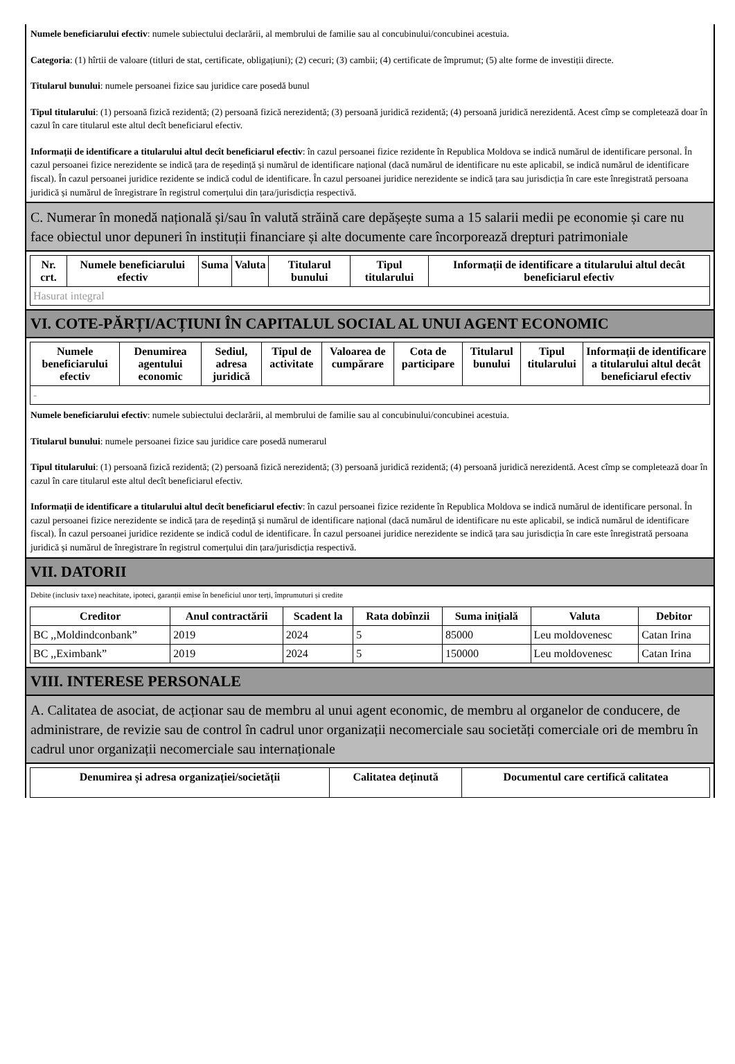Numele beneficiarului efectiv: numele subiectului declarării, al membrului de familie sau al concubinului/concubinei acestuia.
Categoria: (1) hîrtii de valoare (titluri de stat, certificate, obligațiuni); (2) cecuri; (3) cambii; (4) certificate de împrumut; (5) alte forme de investiții directe.
Titularul bunului: numele persoanei fizice sau juridice care posedă bunul
Tipul titularului: (1) persoană fizică rezidentă; (2) persoană fizică nerezidentă; (3) persoană juridică rezidentă; (4) persoană juridică nerezidentă. Acest cîmp se completează doar în cazul în care titularul este altul decît beneficiarul efectiv.
Informații de identificare a titularului altul decît beneficiarul efectiv: în cazul persoanei fizice rezidente în Republica Moldova se indică numărul de identificare personal. În cazul persoanei fizice nerezidente se indică țara de reședință și numărul de identificare național (dacă numărul de identificare nu este aplicabil, se indică numărul de identificare fiscal). În cazul persoanei juridice rezidente se indică codul de identificare. În cazul persoanei juridice nerezidente se indică țara sau jurisdicția în care este înregistrată persoana juridică și numărul de înregistrare în registrul comerțului din țara/jurisdicția respectivă.
C. Numerar în monedă națională și/sau în valută străină care depășește suma a 15 salarii medii pe economie și care nu face obiectul unor depuneri în instituții financiare și alte documente care încorporează drepturi patrimoniale
| Nr. crt. | Numele beneficiarului efectiv | Suma | Valuta | Titularul bunului | Tipul titularului | Informații de identificare a titularului altul decât beneficiarul efectiv |
| --- | --- | --- | --- | --- | --- | --- |
| Hasurat integral | | | | | | |
VI. COTE-PĂRȚI/ACȚIUNI ÎN CAPITALUL SOCIAL AL UNUI AGENT ECONOMIC
| Numele beneficiarului efectiv | Denumirea agentului economic | Sediul, adresa juridică | Tipul de activitate | Valoarea de cumpărare | Cota de participare | Titularul bunului | Tipul titularului | Informații de identificare a titularului altul decât beneficiarul efectiv |
| --- | --- | --- | --- | --- | --- | --- | --- | --- |
| - | | | | | | | | |
Numele beneficiarului efectiv: numele subiectului declarării, al membrului de familie sau al concubinului/concubinei acestuia.
Titularul bunului: numele persoanei fizice sau juridice care posedă numerarul
Tipul titularului: (1) persoană fizică rezidentă; (2) persoană fizică nerezidentă; (3) persoană juridică rezidentă; (4) persoană juridică nerezidentă. Acest cîmp se completează doar în cazul în care titularul este altul decît beneficiarul efectiv.
Informații de identificare a titularului altul decît beneficiarul efectiv: în cazul persoanei fizice rezidente în Republica Moldova se indică numărul de identificare personal. În cazul persoanei fizice nerezidente se indică țara de reședință și numărul de identificare național (dacă numărul de identificare nu este aplicabil, se indică numărul de identificare fiscal). În cazul persoanei juridice rezidente se indică codul de identificare. În cazul persoanei juridice nerezidente se indică țara sau jurisdicția în care este înregistrată persoana juridică și numărul de înregistrare în registrul comerțului din țara/jurisdicția respectivă.
VII. DATORII
Debite (inclusiv taxe) neachitate, ipoteci, garanții emise în beneficiul unor terți, împrumuturi și credite
| Creditor | Anul contractării | Scadent la | Rata dobînzii | Suma inițială | Valuta | Debitor |
| --- | --- | --- | --- | --- | --- | --- |
| BC ,,Moldindconbank” | 2019 | 2024 | 5 | 85000 | Leu moldovenesc | Catan Irina |
| BC ,,Eximbank” | 2019 | 2024 | 5 | 150000 | Leu moldovenesc | Catan Irina |
VIII. INTERESE PERSONALE
A. Calitatea de asociat, de acționar sau de membru al unui agent economic, de membru al organelor de conducere, de administrare, de revizie sau de control în cadrul unor organizații necomerciale sau societăți comerciale ori de membru în cadrul unor organizații necomerciale sau internaționale
| Denumirea și adresa organizației/societății | Calitatea deținută | Documentul care certifică calitatea |
| --- | --- | --- |